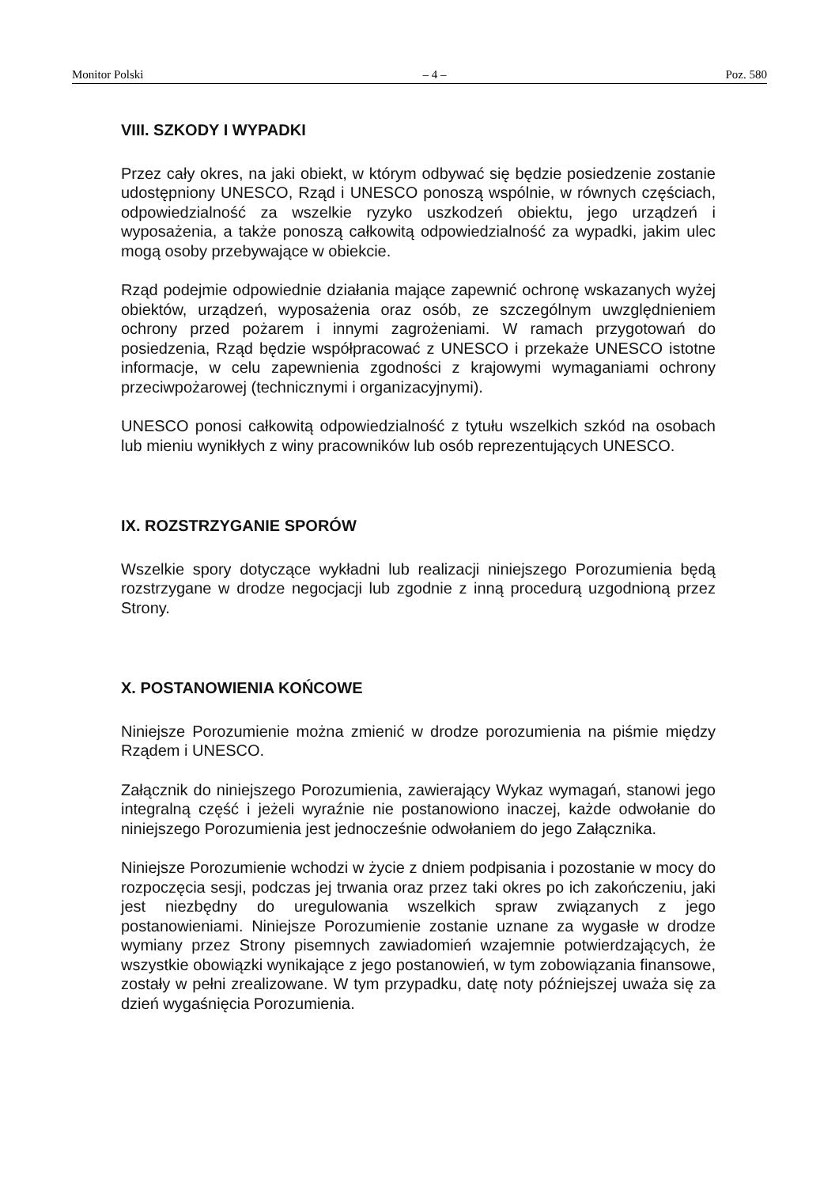Monitor Polski – 4 – Poz. 580
VIII. SZKODY I WYPADKI
Przez cały okres, na jaki obiekt, w którym odbywać się będzie posiedzenie zostanie udostępniony UNESCO, Rząd i UNESCO ponoszą wspólnie, w równych częściach, odpowiedzialność za wszelkie ryzyko uszkodzeń obiektu, jego urządzeń i wyposażenia, a także ponoszą całkowitą odpowiedzialność za wypadki, jakim ulec mogą osoby przebywające w obiekcie.
Rząd podejmie odpowiednie działania mające zapewnić ochronę wskazanych wyżej obiektów, urządzeń, wyposażenia oraz osób, ze szczególnym uwzględnieniem ochrony przed pożarem i innymi zagrożeniami. W ramach przygotowań do posiedzenia, Rząd będzie współpracować z UNESCO i przekaże UNESCO istotne informacje, w celu zapewnienia zgodności z krajowymi wymaganiami ochrony przeciwpożarowej (technicznymi i organizacyjnymi).
UNESCO ponosi całkowitą odpowiedzialność z tytułu wszelkich szkód na osobach lub mieniu wynikłych z winy pracowników lub osób reprezentujących UNESCO.
IX. ROZSTRZYGANIE SPORÓW
Wszelkie spory dotyczące wykładni lub realizacji niniejszego Porozumienia będą rozstrzygane w drodze negocjacji lub zgodnie z inną procedurą uzgodnioną przez Strony.
X. POSTANOWIENIA KOŃCOWE
Niniejsze Porozumienie można zmienić w drodze porozumienia na piśmie między Rządem i UNESCO.
Załącznik do niniejszego Porozumienia, zawierający Wykaz wymagań, stanowi jego integralną część i jeżeli wyraźnie nie postanowiono inaczej, każde odwołanie do niniejszego Porozumienia jest jednocześnie odwołaniem do jego Załącznika.
Niniejsze Porozumienie wchodzi w życie z dniem podpisania i pozostanie w mocy do rozpoczęcia sesji, podczas jej trwania oraz przez taki okres po ich zakończeniu, jaki jest niezbędny do uregulowania wszelkich spraw związanych z jego postanowieniami. Niniejsze Porozumienie zostanie uznane za wygasłe w drodze wymiany przez Strony pisemnych zawiadomień wzajemnie potwierdzających, że wszystkie obowiązki wynikające z jego postanowień, w tym zobowiązania finansowe, zostały w pełni zrealizowane. W tym przypadku, datę noty późniejszej uważa się za dzień wygaśnięcia Porozumienia.